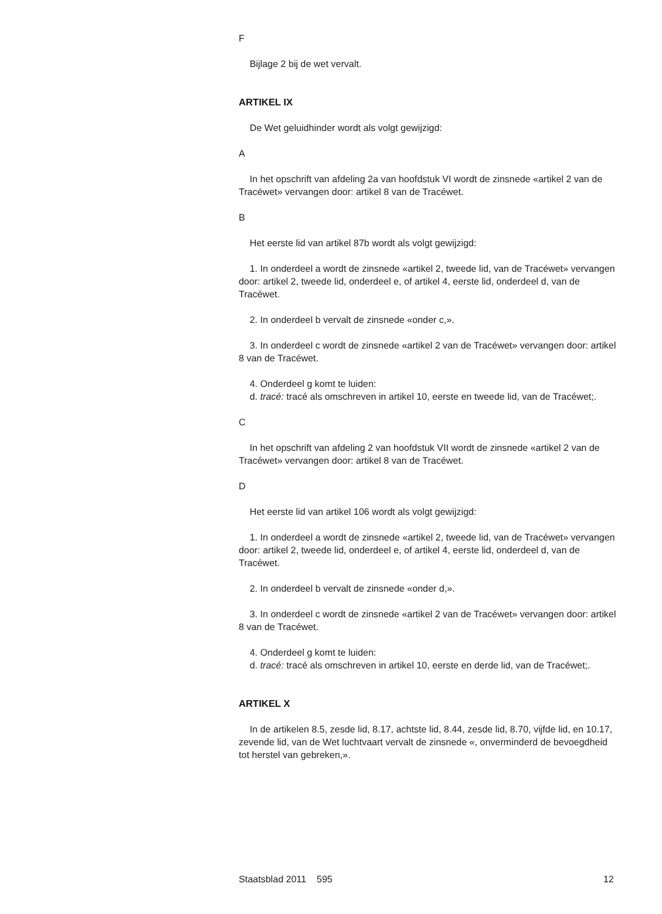F
Bijlage 2 bij de wet vervalt.
ARTIKEL IX
De Wet geluidhinder wordt als volgt gewijzigd:
A
In het opschrift van afdeling 2a van hoofdstuk VI wordt de zinsnede «artikel 2 van de Tracéwet» vervangen door: artikel 8 van de Tracéwet.
B
Het eerste lid van artikel 87b wordt als volgt gewijzigd:
1. In onderdeel a wordt de zinsnede «artikel 2, tweede lid, van de Tracéwet» vervangen door: artikel 2, tweede lid, onderdeel e, of artikel 4, eerste lid, onderdeel d, van de Tracéwet.
2. In onderdeel b vervalt de zinsnede «onder c,».
3. In onderdeel c wordt de zinsnede «artikel 2 van de Tracéwet» vervangen door: artikel 8 van de Tracéwet.
4. Onderdeel g komt te luiden:
d. tracé: tracé als omschreven in artikel 10, eerste en tweede lid, van de Tracéwet;.
C
In het opschrift van afdeling 2 van hoofdstuk VII wordt de zinsnede «artikel 2 van de Tracéwet» vervangen door: artikel 8 van de Tracéwet.
D
Het eerste lid van artikel 106 wordt als volgt gewijzigd:
1. In onderdeel a wordt de zinsnede «artikel 2, tweede lid, van de Tracéwet» vervangen door: artikel 2, tweede lid, onderdeel e, of artikel 4, eerste lid, onderdeel d, van de Tracéwet.
2. In onderdeel b vervalt de zinsnede «onder d,».
3. In onderdeel c wordt de zinsnede «artikel 2 van de Tracéwet» vervangen door: artikel 8 van de Tracéwet.
4. Onderdeel g komt te luiden:
d. tracé: tracé als omschreven in artikel 10, eerste en derde lid, van de Tracéwet;.
ARTIKEL X
In de artikelen 8.5, zesde lid, 8.17, achtste lid, 8.44, zesde lid, 8.70, vijfde lid, en 10.17, zevende lid, van de Wet luchtvaart vervalt de zinsnede «, onverminderd de bevoegdheid tot herstel van gebreken,».
Staatsblad 2011 595 12